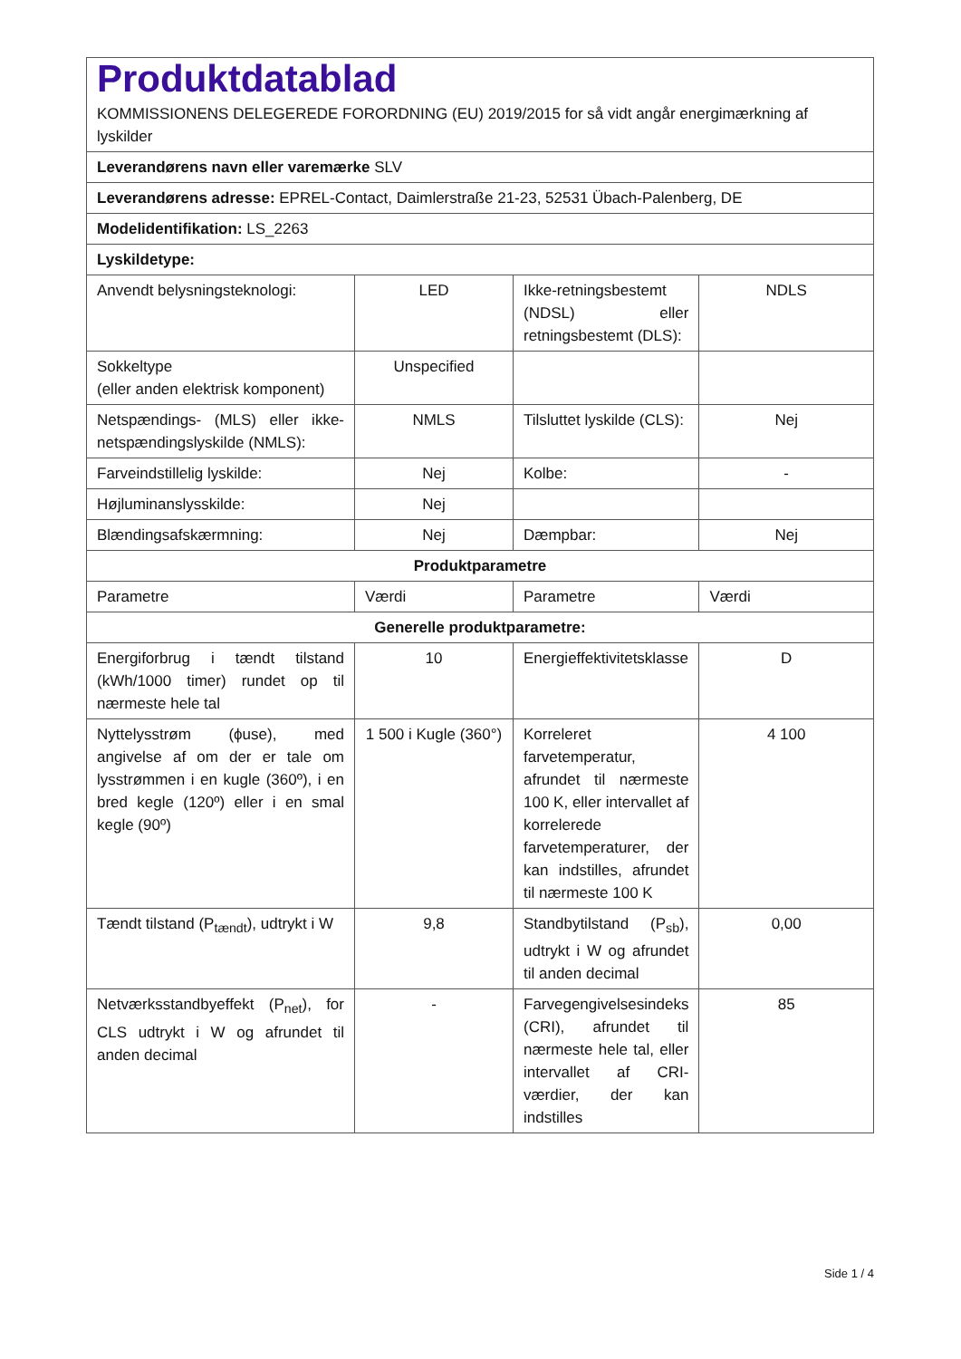| Produktdatablad KOMMISSIONENS DELEGEREDE FORORDNING (EU) 2019/2015 for så vidt angår energimærkning af lyskilder | | | |
| Leverandørens navn eller varemærke SLV | | | |
| Leverandørens adresse: EPREL-Contact, Daimlerstraße 21-23, 52531 Übach-Palenberg, DE | | | |
| Modelidentifikation: LS_2263 | | | |
| Lyskildetype: | | | |
| Anvendt belysningsteknologi: | LED | Ikke-retningsbestemt (NDSL) eller retningsbestemt (DLS): | NDLS |
| Sokkeltype (eller anden elektrisk komponent) | Unspecified | | |
| Netspændings- (MLS) eller ikke-netspændingslyskilde (NMLS): | NMLS | Tilsluttet lyskilde (CLS): | Nej |
| Farveindstillelig lyskilde: | Nej | Kolbe: | - |
| Højluminanslysskilde: | Nej | | |
| Blændingsafskærmning: | Nej | Dæmpbar: | Nej |
| Produktparametre | | | |
| Parametre | Værdi | Parametre | Værdi |
| Generelle produktparametre: | | | |
| Energiforbrug i tændt tilstand (kWh/1000 timer) rundet op til nærmeste hele tal | 10 | Energieffektivitetsklasse | D |
| Nyttelysstrøm (ϕuse), med angivelse af om der er tale om lysstrømmen i en kugle (360º), i en bred kegle (120º) eller i en smal kegle (90º) | 1 500 i Kugle (360°) | Korreleret farvetemperatur, afrundet til nærmeste 100 K, eller intervallet af korrelerede farvetemperaturer, der kan indstilles, afrundet til nærmeste 100 K | 4 100 |
| Tændt tilstand (P<sub>tændt</sub>), udtrykt i W | 9,8 | Standbytilstand (P<sub>sb</sub>), udtrykt i W og afrundet til anden decimal | 0,00 |
| Netværksstandbyeffekt (P<sub>net</sub>), for CLS udtrykt i W og afrundet til anden decimal | - | Farvegengivelsesindeks (CRI), afrundet til nærmeste hele tal, eller intervallet af CRI-værdier, der kan indstilles | 85 |
Side 1 / 4